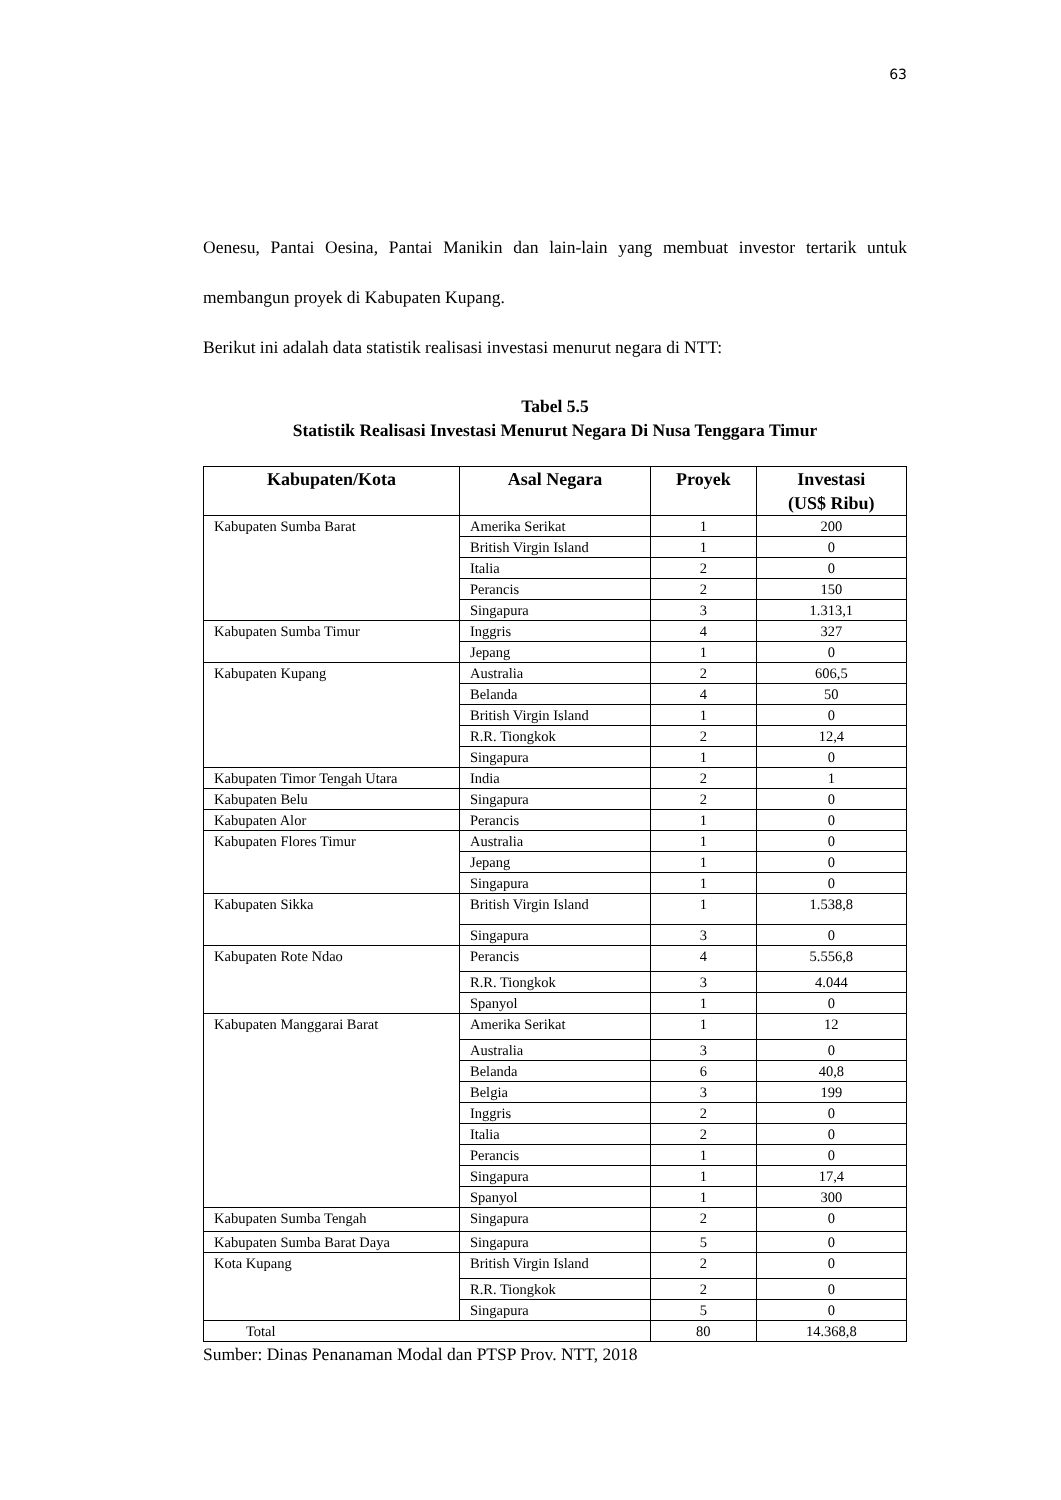63
Oenesu, Pantai Oesina, Pantai Manikin dan lain-lain yang membuat investor tertarik untuk membangun proyek di Kabupaten Kupang.
Berikut ini adalah data statistik realisasi investasi menurut negara di NTT:
Tabel 5.5
Statistik Realisasi Investasi Menurut Negara Di Nusa Tenggara Timur
| Kabupaten/Kota | Asal Negara | Proyek | Investasi (US$ Ribu) |
| --- | --- | --- | --- |
| Kabupaten Sumba Barat | Amerika Serikat | 1 | 200 |
| | British Virgin Island | 1 | 0 |
| | Italia | 2 | 0 |
| | Perancis | 2 | 150 |
| | Singapura | 3 | 1.313,1 |
| Kabupaten Sumba Timur | Inggris | 4 | 327 |
| | Jepang | 1 | 0 |
| Kabupaten Kupang | Australia | 2 | 606,5 |
| | Belanda | 4 | 50 |
| | British Virgin Island | 1 | 0 |
| | R.R. Tiongkok | 2 | 12,4 |
| | Singapura | 1 | 0 |
| Kabupaten Timor Tengah Utara | India | 2 | 1 |
| Kabupaten Belu | Singapura | 2 | 0 |
| Kabupaten Alor | Perancis | 1 | 0 |
| Kabupaten Flores Timur | Australia | 1 | 0 |
| | Jepang | 1 | 0 |
| | Singapura | 1 | 0 |
| Kabupaten Sikka | British Virgin Island | 1 | 1.538,8 |
| | Singapura | 3 | 0 |
| Kabupaten Rote Ndao | Perancis | 4 | 5.556,8 |
| | R.R. Tiongkok | 3 | 4.044 |
| | Spanyol | 1 | 0 |
| Kabupaten Manggarai Barat | Amerika Serikat | 1 | 12 |
| | Australia | 3 | 0 |
| | Belanda | 6 | 40,8 |
| | Belgia | 3 | 199 |
| | Inggris | 2 | 0 |
| | Italia | 2 | 0 |
| | Perancis | 1 | 0 |
| | Singapura | 1 | 17,4 |
| | Spanyol | 1 | 300 |
| Kabupaten Sumba Tengah | Singapura | 2 | 0 |
| Kabupaten Sumba Barat Daya | Singapura | 5 | 0 |
| Kota Kupang | British Virgin Island | 2 | 0 |
| | R.R. Tiongkok | 2 | 0 |
| | Singapura | 5 | 0 |
| Total | | 80 | 14.368,8 |
Sumber: Dinas Penanaman Modal dan PTSP Prov. NTT, 2018